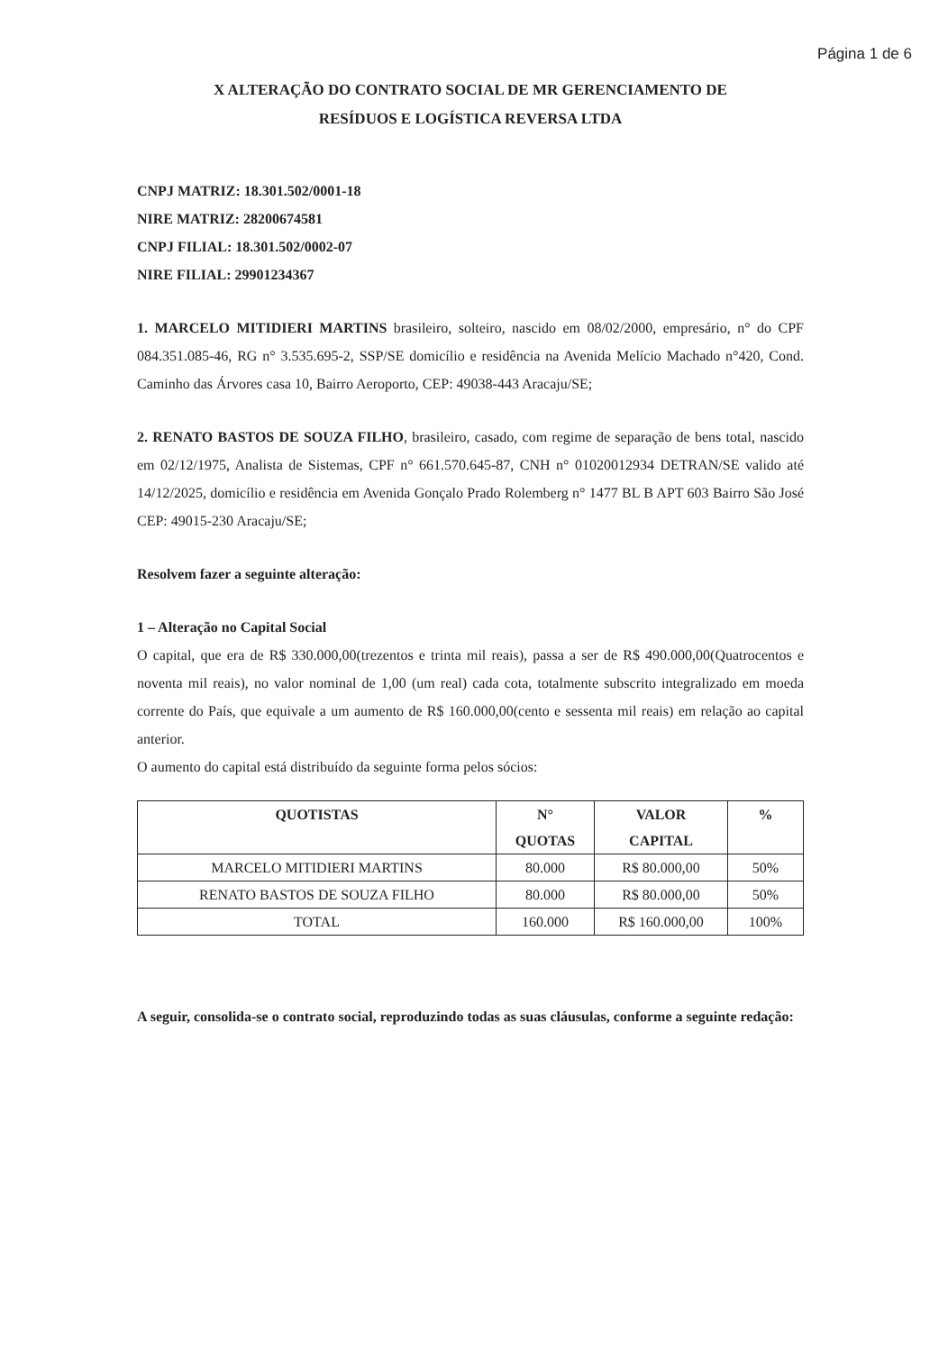Página 1 de 6
X ALTERAÇÃO DO CONTRATO SOCIAL DE MR GERENCIAMENTO DE
RESÍDUOS E LOGÍSTICA REVERSA LTDA
CNPJ MATRIZ: 18.301.502/0001-18
NIRE MATRIZ: 28200674581
CNPJ FILIAL: 18.301.502/0002-07
NIRE FILIAL: 29901234367
1. MARCELO MITIDIERI MARTINS brasileiro, solteiro, nascido em 08/02/2000, empresário, n° do CPF 084.351.085-46, RG n° 3.535.695-2, SSP/SE domicílio e residência na Avenida Melício Machado n°420, Cond. Caminho das Árvores casa 10, Bairro Aeroporto, CEP: 49038-443 Aracaju/SE;
2. RENATO BASTOS DE SOUZA FILHO, brasileiro, casado, com regime de separação de bens total, nascido em 02/12/1975, Analista de Sistemas, CPF n° 661.570.645-87, CNH n° 01020012934 DETRAN/SE valido até 14/12/2025, domicílio e residência em Avenida Gonçalo Prado Rolemberg n° 1477 BL B APT 603 Bairro São José CEP: 49015-230 Aracaju/SE;
Resolvem fazer a seguinte alteração:
1 – Alteração no Capital Social
O capital, que era de R$ 330.000,00(trezentos e trinta mil reais), passa a ser de R$ 490.000,00(Quatrocentos e noventa mil reais), no valor nominal de 1,00 (um real) cada cota, totalmente subscrito integralizado em moeda corrente do País, que equivale a um aumento de R$ 160.000,00(cento e sessenta mil reais) em relação ao capital anterior.
O aumento do capital está distribuído da seguinte forma pelos sócios:
| QUOTISTAS | N° QUOTAS | VALOR CAPITAL | % |
| --- | --- | --- | --- |
| MARCELO MITIDIERI MARTINS | 80.000 | R$ 80.000,00 | 50% |
| RENATO BASTOS DE SOUZA FILHO | 80.000 | R$ 80.000,00 | 50% |
| TOTAL | 160.000 | R$ 160.000,00 | 100% |
A seguir, consolida-se o contrato social, reproduzindo todas as suas cláusulas, conforme a seguinte redação: